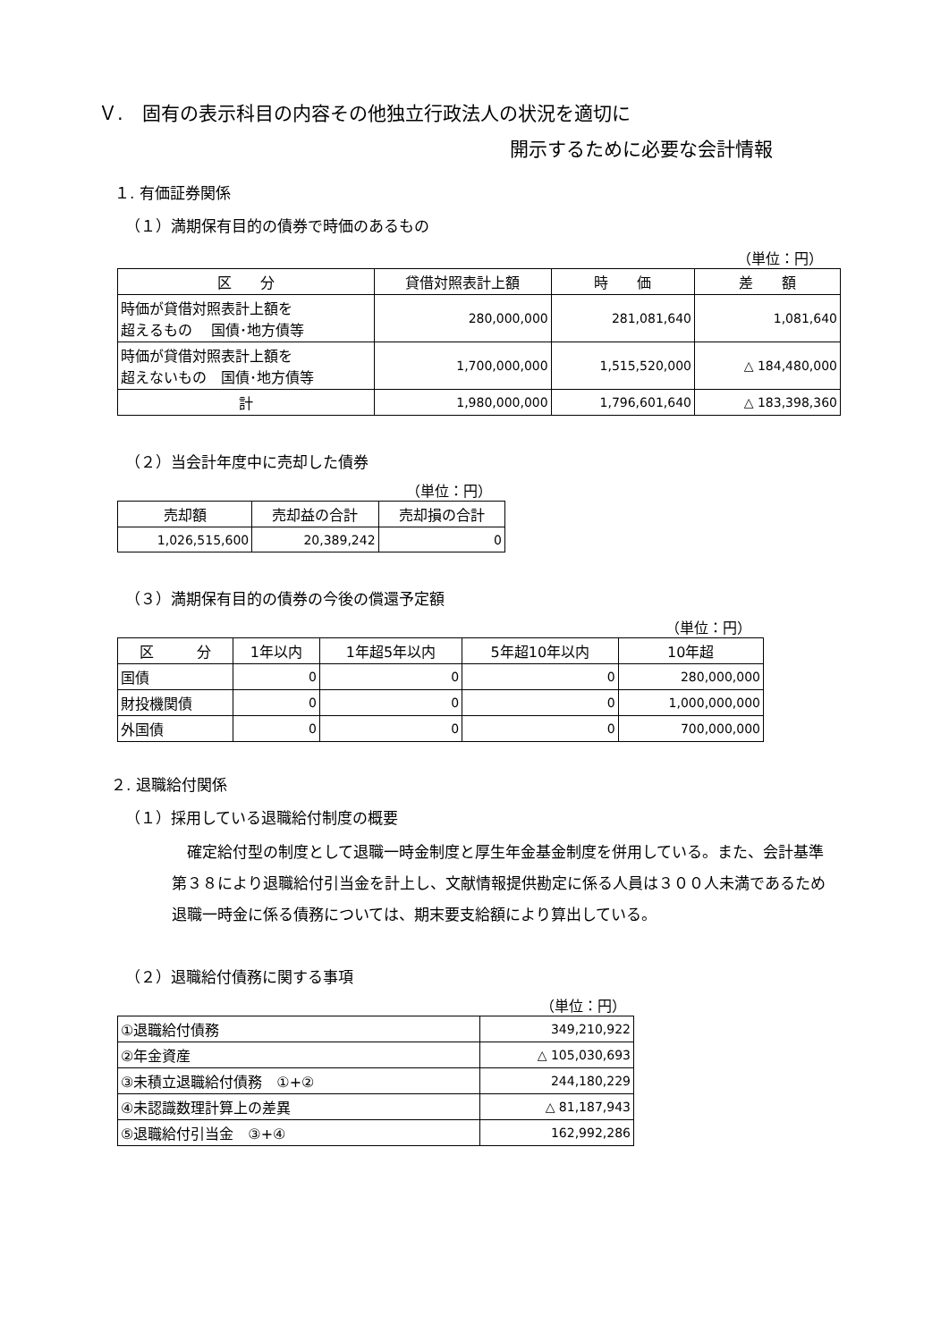Ｖ.　固有の表示科目の内容その他独立行政法人の状況を適切に
開示するために必要な会計情報
１. 有価証券関係
（１）満期保有目的の債券で時価のあるもの
（単位：円）
| 区 分 | 貸借対照表計上額 | 時 価 | 差 額 |
| --- | --- | --- | --- |
| 時価が貸借対照表計上額を 超えるもの 国債･地方債等 | 280,000,000 | 281,081,640 | 1,081,640 |
| 時価が貸借対照表計上額を 超えないもの 国債･地方債等 | 1,700,000,000 | 1,515,520,000 | △ 184,480,000 |
| 計 | 1,980,000,000 | 1,796,601,640 | △ 183,398,360 |
（２）当会計年度中に売却した債券
（単位：円）
| 売却額 | 売却益の合計 | 売却損の合計 |
| --- | --- | --- |
| 1,026,515,600 | 20,389,242 | 0 |
（３）満期保有目的の債券の今後の償還予定額
（単位：円）
| 区 分 | 1年以内 | 1年超5年以内 | 5年超10年以内 | 10年超 |
| --- | --- | --- | --- | --- |
| 国債 | 0 | 0 | 0 | 280,000,000 |
| 財投機関債 | 0 | 0 | 0 | 1,000,000,000 |
| 外国債 | 0 | 0 | 0 | 700,000,000 |
２. 退職給付関係
（１）採用している退職給付制度の概要
　確定給付型の制度として退職一時金制度と厚生年金基金制度を併用している。また、会計基準第３８により退職給付引当金を計上し、文献情報提供勘定に係る人員は３００人未満であるため退職一時金に係る債務については、期末要支給額により算出している。
（２）退職給付債務に関する事項
（単位：円）
| ①退職給付債務 | 349,210,922 |
| ②年金資産 | △ 105,030,693 |
| ③未積立退職給付債務 ①+② | 244,180,229 |
| ④未認識数理計算上の差異 | △ 81,187,943 |
| ⑤退職給付引当金 ③+④ | 162,992,286 |